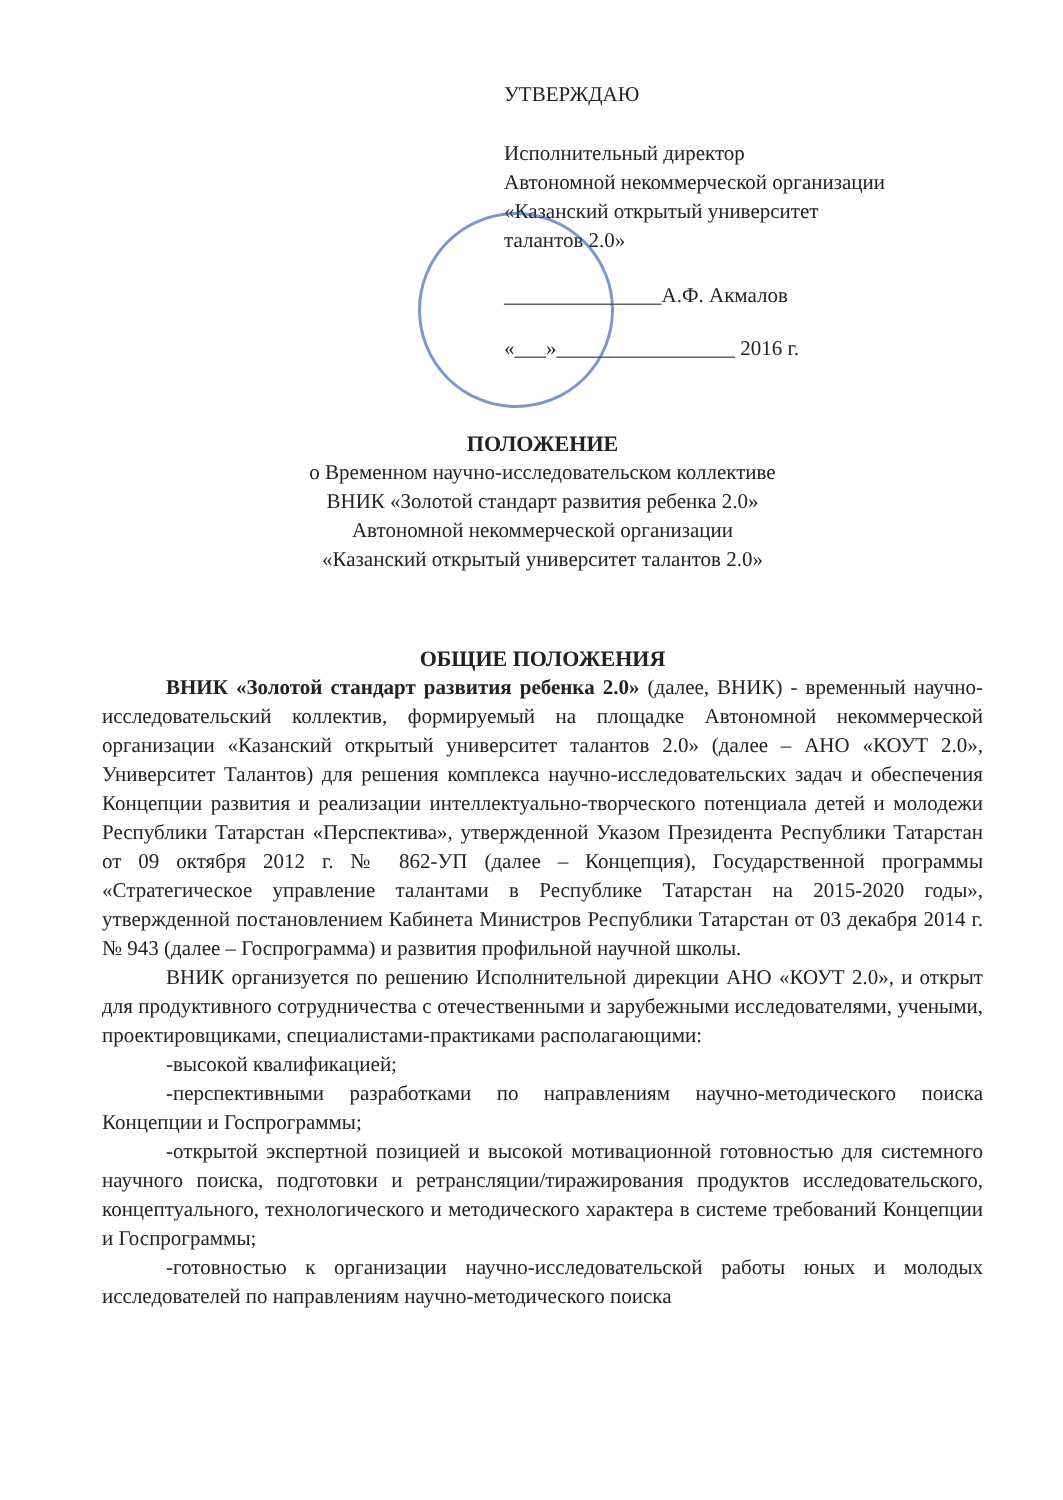УТВЕРЖДАЮ
Исполнительный директор
Автономной некоммерческой организации
«Казанский открытый университет
талантов 2.0»
_______________А.Ф. Акмалов
«___»_________________ 2016 г.
ПОЛОЖЕНИЕ
о Временном научно-исследовательском коллективе
ВНИК «Золотой стандарт развития ребенка 2.0»
Автономной некоммерческой организации
«Казанский открытый университет талантов 2.0»
ОБЩИЕ ПОЛОЖЕНИЯ
ВНИК «Золотой стандарт развития ребенка 2.0» (далее, ВНИК) - временный научно-исследовательский коллектив, формируемый на площадке Автономной некоммерческой организации «Казанский открытый университет талантов 2.0» (далее – АНО «КОУТ 2.0», Университет Талантов) для решения комплекса научно-исследовательских задач и обеспечения Концепции развития и реализации интеллектуально-творческого потенциала детей и молодежи Республики Татарстан «Перспектива», утвержденной Указом Президента Республики Татарстан от 09 октября 2012 г. № 862-УП (далее – Концепция), Государственной программы «Стратегическое управление талантами в Республике Татарстан на 2015-2020 годы», утвержденной постановлением Кабинета Министров Республики Татарстан от 03 декабря 2014 г. № 943 (далее – Госпрограмма) и развития профильной научной школы.
ВНИК организуется по решению Исполнительной дирекции АНО «КОУТ 2.0», и открыт для продуктивного сотрудничества с отечественными и зарубежными исследователями, учеными, проектировщиками, специалистами-практиками располагающими:
-высокой квалификацией;
-перспективными разработками по направлениям научно-методического поиска Концепции и Госпрограммы;
-открытой экспертной позицией и высокой мотивационной готовностью для системного научного поиска, подготовки и ретрансляции/тиражирования продуктов исследовательского, концептуального, технологического и методического характера в системе требований Концепции и Госпрограммы;
-готовностью к организации научно-исследовательской работы юных и молодых исследователей по направлениям научно-методического поиска